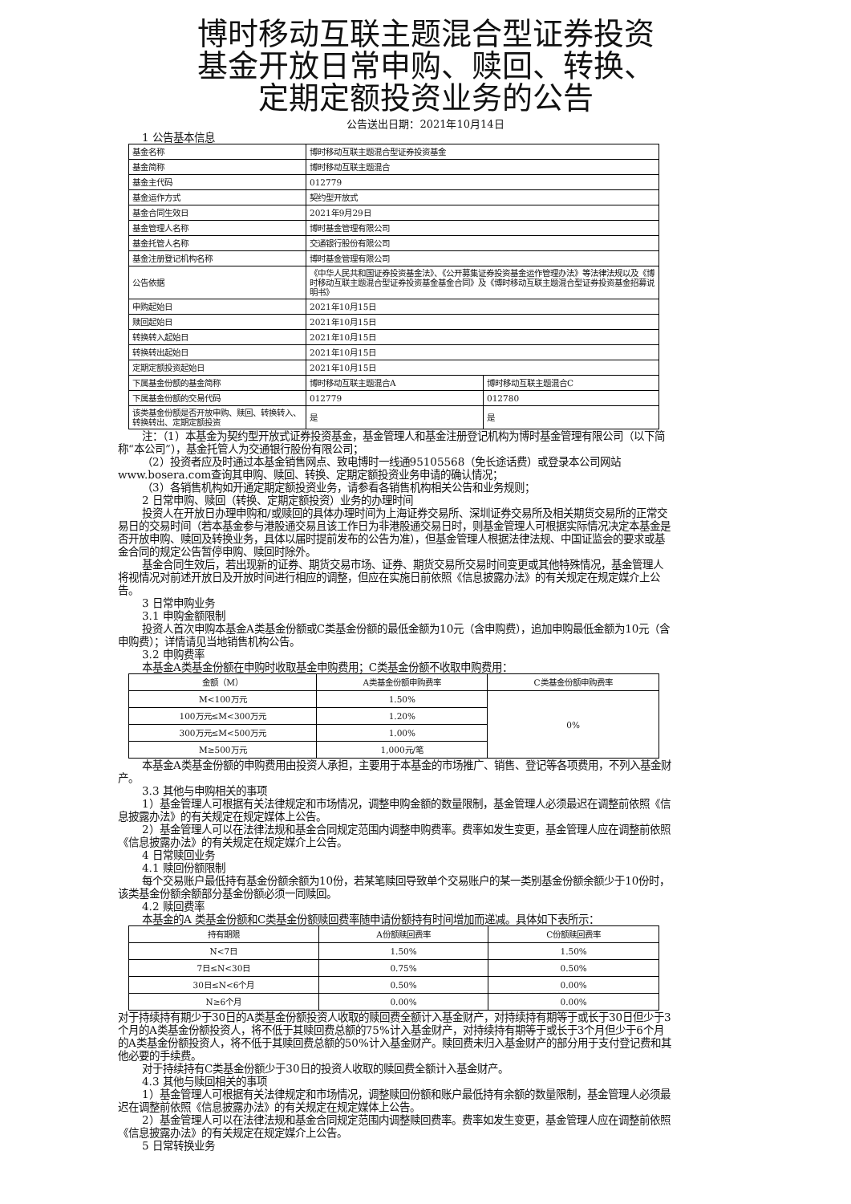博时移动互联主题混合型证券投资
基金开放日常申购、赎回、转换、
定期定额投资业务的公告
公告送出日期：2021年10月14日
1 公告基本信息
| 基金名称 | 博时移动互联主题混合型证券投资基金 | |
| 基金简称 | 博时移动互联主题混合 | |
| 基金主代码 | 012779 | |
| 基金运作方式 | 契约型开放式 | |
| 基金合同生效日 | 2021年9月29日 | |
| 基金管理人名称 | 博时基金管理有限公司 | |
| 基金托管人名称 | 交通银行股份有限公司 | |
| 基金注册登记机构名称 | 博时基金管理有限公司 | |
| 公告依据 | 《中华人民共和国证券投资基金法》、《公开募集证券投资基金运作管理办法》等法律法规以及《博时移动互联主题混合型证券投资基金基金合同》及《博时移动互联主题混合型证券投资基金招募说明书》 | |
| 申购起始日 | 2021年10月15日 | |
| 赎回起始日 | 2021年10月15日 | |
| 转换转入起始日 | 2021年10月15日 | |
| 转换转出起始日 | 2021年10月15日 | |
| 定期定额投资起始日 | 2021年10月15日 | |
| 下属基金份额的基金简称 | 博时移动互联主题混合A | 博时移动互联主题混合C |
| 下属基金份额的交易代码 | 012779 | 012780 |
| 该类基金份额是否开放申购、赎回、转换转入、转换转出、定期定额投资 | 是 | 是 |
注：（1）本基金为契约型开放式证券投资基金，基金管理人和基金注册登记机构为博时基金管理有限公司（以下简称“本公司”），基金托管人为交通银行股份有限公司；
（2）投资者应及时通过本基金销售网点、致电博时一线通95105568（免长途话费）或登录本公司网站www.bosera.com查询其申购、赎回、转换、定期定额投资业务申请的确认情况；
（3）各销售机构如开通定期定额投资业务，请参看各销售机构相关公告和业务规则；
2 日常申购、赎回（转换、定期定额投资）业务的办理时间
投资人在开放日办理申购和/或赎回的具体办理时间为上海证券交易所、深圳证券交易所及相关期货交易所的正常交易日的交易时间（若本基金参与港股通交易且该工作日为非港股通交易日时，则基金管理人可根据实际情况决定本基金是否开放申购、赎回及转换业务，具体以届时提前发布的公告为准），但基金管理人根据法律法规、中国证监会的要求或基金合同的规定公告暂停申购、赎回时除外。
基金合同生效后，若出现新的证券、期货交易市场、证券、期货交易所交易时间变更或其他特殊情况，基金管理人将视情况对前述开放日及开放时间进行相应的调整，但应在实施日前依照《信息披露办法》的有关规定在规定媒介上公告。
3 日常申购业务
3.1 申购金额限制
投资人首次申购本基金A类基金份额或C类基金份额的最低金额为10元（含申购费），追加申购最低金额为10元（含申购费）；详情请见当地销售机构公告。
3.2 申购费率
本基金A类基金份额在申购时收取基金申购费用；C类基金份额不收取申购费用：
| 金额（M） | A类基金份额申购费率 | C类基金份额申购费率 |
| --- | --- | --- |
| M<100万元 | 1.50% | 0% |
| 100万元≤M<300万元 | 1.20% | |
| 300万元≤M<500万元 | 1.00% | |
| M≥500万元 | 1,000元/笔 | |
本基金A类基金份额的申购费用由投资人承担，主要用于本基金的市场推广、销售、登记等各项费用，不列入基金财产。
3.3 其他与申购相关的事项
1）基金管理人可根据有关法律规定和市场情况，调整申购金额的数量限制，基金管理人必须最迟在调整前依照《信息披露办法》的有关规定在规定媒体上公告。
2）基金管理人可以在法律法规和基金合同规定范围内调整申购费率。费率如发生变更，基金管理人应在调整前依照《信息披露办法》的有关规定在规定媒介上公告。
4 日常赎回业务
4.1 赎回份额限制
每个交易账户最低持有基金份额余额为10份，若某笔赎回导致单个交易账户的某一类别基金份额余额少于10份时，该类基金份额余额部分基金份额必须一同赎回。
4.2 赎回费率
本基金的A 类基金份额和C类基金份额赎回费率随申请份额持有时间增加而递减。具体如下表所示：
| 持有期限 | A份额赎回费率 | C份额赎回费率 |
| --- | --- | --- |
| N<7日 | 1.50% | 1.50% |
| 7日≤N<30日 | 0.75% | 0.50% |
| 30日≤N<6个月 | 0.50% | 0.00% |
| N≥6个月 | 0.00% | 0.00% |
对于持续持有期少于30日的A类基金份额投资人收取的赎回费全额计入基金财产，对持续持有期等于或长于30日但少于3个月的A类基金份额投资人，将不低于其赎回费总额的75%计入基金财产，对持续持有期等于或长于3个月但少于6个月的A类基金份额投资人，将不低于其赎回费总额的50%计入基金财产。赎回费未归入基金财产的部分用于支付登记费和其他必要的手续费。
对于持续持有C类基金份额少于30日的投资人收取的赎回费全额计入基金财产。
4.3 其他与赎回相关的事项
1）基金管理人可根据有关法律规定和市场情况，调整赎回份额和账户最低持有余额的数量限制，基金管理人必须最迟在调整前依照《信息披露办法》的有关规定在规定媒体上公告。
2）基金管理人可以在法律法规和基金合同规定范围内调整赎回费率。费率如发生变更，基金管理人应在调整前依照《信息披露办法》的有关规定在规定媒介上公告。
5 日常转换业务